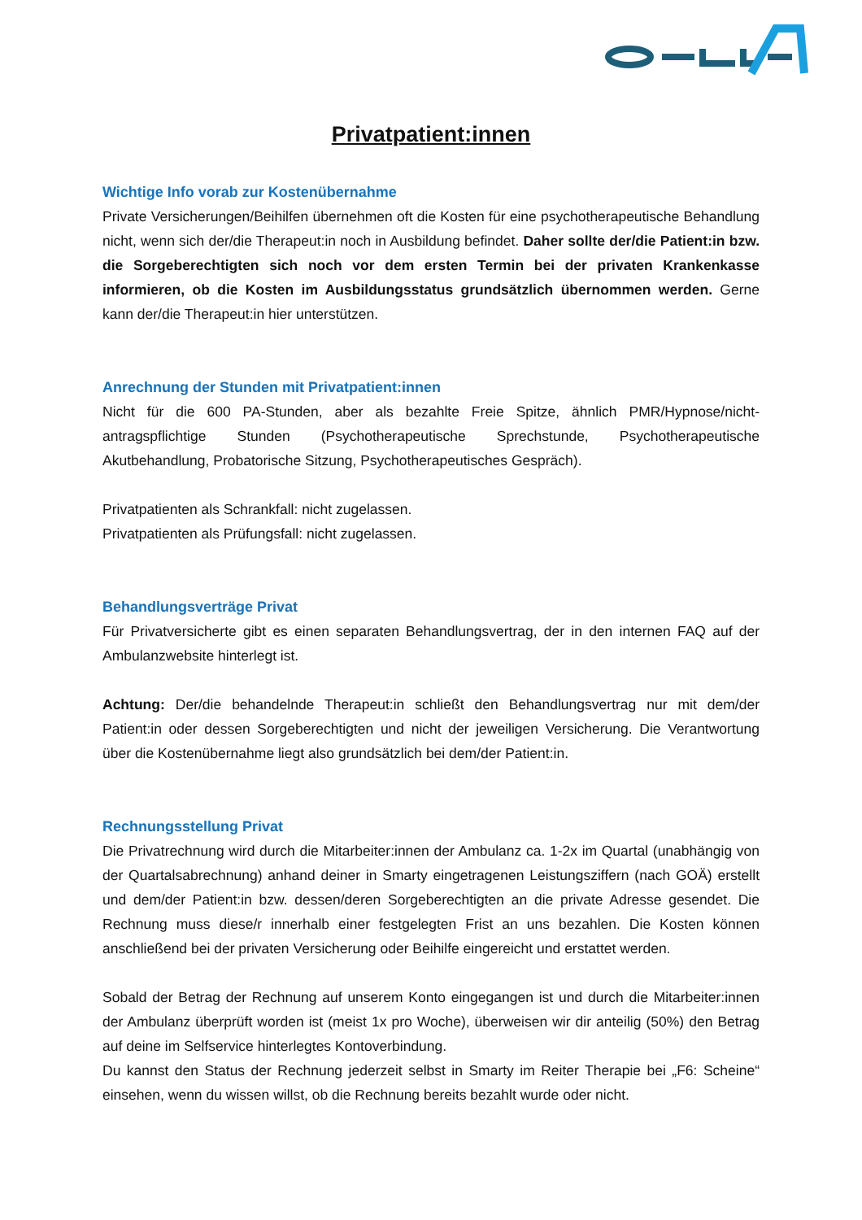Privatpatient:innen
Wichtige Info vorab zur Kostenübernahme
Private Versicherungen/Beihilfen übernehmen oft die Kosten für eine psychotherapeutische Behandlung nicht, wenn sich der/die Therapeut:in noch in Ausbildung befindet. Daher sollte der/die Patient:in bzw. die Sorgeberechtigten sich noch vor dem ersten Termin bei der privaten Krankenkasse informieren, ob die Kosten im Ausbildungsstatus grundsätzlich übernommen werden. Gerne kann der/die Therapeut:in hier unterstützen.
Anrechnung der Stunden mit Privatpatient:innen
Nicht für die 600 PA-Stunden, aber als bezahlte Freie Spitze, ähnlich PMR/Hypnose/nicht-antragspflichtige Stunden (Psychotherapeutische Sprechstunde, Psychotherapeutische Akutbehandlung, Probatorische Sitzung, Psychotherapeutisches Gespräch).
Privatpatienten als Schrankfall: nicht zugelassen.
Privatpatienten als Prüfungsfall: nicht zugelassen.
Behandlungsverträge Privat
Für Privatversicherte gibt es einen separaten Behandlungsvertrag, der in den internen FAQ auf der Ambulanzwebsite hinterlegt ist.
Achtung: Der/die behandelnde Therapeut:in schließt den Behandlungsvertrag nur mit dem/der Patient:in oder dessen Sorgeberechtigten und nicht der jeweiligen Versicherung. Die Verantwortung über die Kostenübernahme liegt also grundsätzlich bei dem/der Patient:in.
Rechnungsstellung Privat
Die Privatrechnung wird durch die Mitarbeiter:innen der Ambulanz ca. 1-2x im Quartal (unabhängig von der Quartalsabrechnung) anhand deiner in Smarty eingetragenen Leistungsziffern (nach GOÄ) erstellt und dem/der Patient:in bzw. dessen/deren Sorgeberechtigten an die private Adresse gesendet. Die Rechnung muss diese/r innerhalb einer festgelegten Frist an uns bezahlen. Die Kosten können anschließend bei der privaten Versicherung oder Beihilfe eingereicht und erstattet werden.
Sobald der Betrag der Rechnung auf unserem Konto eingegangen ist und durch die Mitarbeiter:innen der Ambulanz überprüft worden ist (meist 1x pro Woche), überweisen wir dir anteilig (50%) den Betrag auf deine im Selfservice hinterlegtes Kontoverbindung.
Du kannst den Status der Rechnung jederzeit selbst in Smarty im Reiter Therapie bei „F6: Scheine“ einsehen, wenn du wissen willst, ob die Rechnung bereits bezahlt wurde oder nicht.